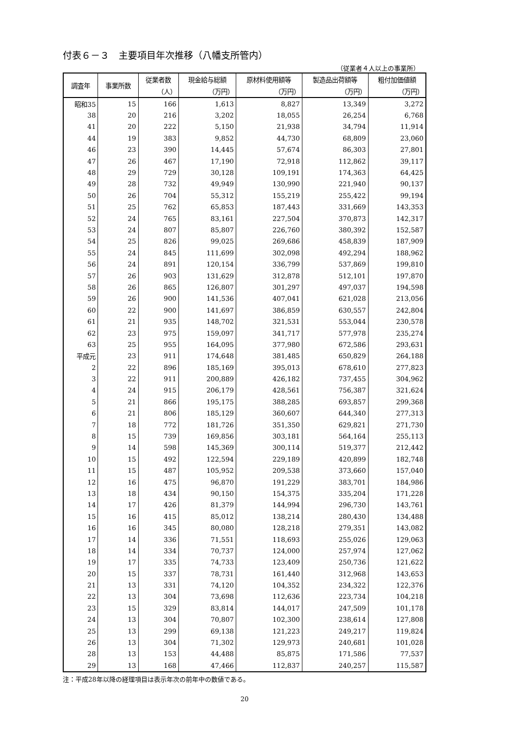付表６－３　主要項目年次推移（八幡支所管内）
（従業者４人以上の事業所）
| 調査年 | 事業所数 | 従業者数 | 現金給与総額 | 原材料使用額等 | 製造品出荷額等 | 粗付加価値額 |
| --- | --- | --- | --- | --- | --- | --- |
| | | （人） | （万円） | （万円） | （万円） | （万円） |
| 昭和35 | 15 | 166 | 1,613 | 8,827 | 13,349 | 3,272 |
| 38 | 20 | 216 | 3,202 | 18,055 | 26,254 | 6,768 |
| 41 | 20 | 222 | 5,150 | 21,938 | 34,794 | 11,914 |
| 44 | 19 | 383 | 9,852 | 44,730 | 68,809 | 23,060 |
| 46 | 23 | 390 | 14,445 | 57,674 | 86,303 | 27,801 |
| 47 | 26 | 467 | 17,190 | 72,918 | 112,862 | 39,117 |
| 48 | 29 | 729 | 30,128 | 109,191 | 174,363 | 64,425 |
| 49 | 28 | 732 | 49,949 | 130,990 | 221,940 | 90,137 |
| 50 | 26 | 704 | 55,312 | 155,219 | 255,422 | 99,194 |
| 51 | 25 | 762 | 65,853 | 187,443 | 331,669 | 143,353 |
| 52 | 24 | 765 | 83,161 | 227,504 | 370,873 | 142,317 |
| 53 | 24 | 807 | 85,807 | 226,760 | 380,392 | 152,587 |
| 54 | 25 | 826 | 99,025 | 269,686 | 458,839 | 187,909 |
| 55 | 24 | 845 | 111,699 | 302,098 | 492,294 | 188,962 |
| 56 | 24 | 891 | 120,154 | 336,799 | 537,869 | 199,810 |
| 57 | 26 | 903 | 131,629 | 312,878 | 512,101 | 197,870 |
| 58 | 26 | 865 | 126,807 | 301,297 | 497,037 | 194,598 |
| 59 | 26 | 900 | 141,536 | 407,041 | 621,028 | 213,056 |
| 60 | 22 | 900 | 141,697 | 386,859 | 630,557 | 242,804 |
| 61 | 21 | 935 | 148,702 | 321,531 | 553,044 | 230,578 |
| 62 | 23 | 975 | 159,097 | 341,717 | 577,978 | 235,274 |
| 63 | 25 | 955 | 164,095 | 377,980 | 672,586 | 293,631 |
| 平成元 | 23 | 911 | 174,648 | 381,485 | 650,829 | 264,188 |
| 2 | 22 | 896 | 185,169 | 395,013 | 678,610 | 277,823 |
| 3 | 22 | 911 | 200,889 | 426,182 | 737,455 | 304,962 |
| 4 | 24 | 915 | 206,179 | 428,561 | 756,387 | 321,624 |
| 5 | 21 | 866 | 195,175 | 388,285 | 693,857 | 299,368 |
| 6 | 21 | 806 | 185,129 | 360,607 | 644,340 | 277,313 |
| 7 | 18 | 772 | 181,726 | 351,350 | 629,821 | 271,730 |
| 8 | 15 | 739 | 169,856 | 303,181 | 564,164 | 255,113 |
| 9 | 14 | 598 | 145,369 | 300,114 | 519,377 | 212,442 |
| 10 | 15 | 492 | 122,594 | 229,189 | 420,899 | 182,748 |
| 11 | 15 | 487 | 105,952 | 209,538 | 373,660 | 157,040 |
| 12 | 16 | 475 | 96,870 | 191,229 | 383,701 | 184,986 |
| 13 | 18 | 434 | 90,150 | 154,375 | 335,204 | 171,228 |
| 14 | 17 | 426 | 81,379 | 144,994 | 296,730 | 143,761 |
| 15 | 16 | 415 | 85,012 | 138,214 | 280,430 | 134,488 |
| 16 | 16 | 345 | 80,080 | 128,218 | 279,351 | 143,082 |
| 17 | 14 | 336 | 71,551 | 118,693 | 255,026 | 129,063 |
| 18 | 14 | 334 | 70,737 | 124,000 | 257,974 | 127,062 |
| 19 | 17 | 335 | 74,733 | 123,409 | 250,736 | 121,622 |
| 20 | 15 | 337 | 78,731 | 161,440 | 312,968 | 143,653 |
| 21 | 13 | 331 | 74,120 | 104,352 | 234,322 | 122,376 |
| 22 | 13 | 304 | 73,698 | 112,636 | 223,734 | 104,218 |
| 23 | 15 | 329 | 83,814 | 144,017 | 247,509 | 101,178 |
| 24 | 13 | 304 | 70,807 | 102,300 | 238,614 | 127,808 |
| 25 | 13 | 299 | 69,138 | 121,223 | 249,217 | 119,824 |
| 26 | 13 | 304 | 71,302 | 129,973 | 240,681 | 101,028 |
| 28 | 13 | 153 | 44,488 | 85,875 | 171,586 | 77,537 |
| 29 | 13 | 168 | 47,466 | 112,837 | 240,257 | 115,587 |
注：平成28年以降の経理項目は表示年次の前年中の数値である。
20